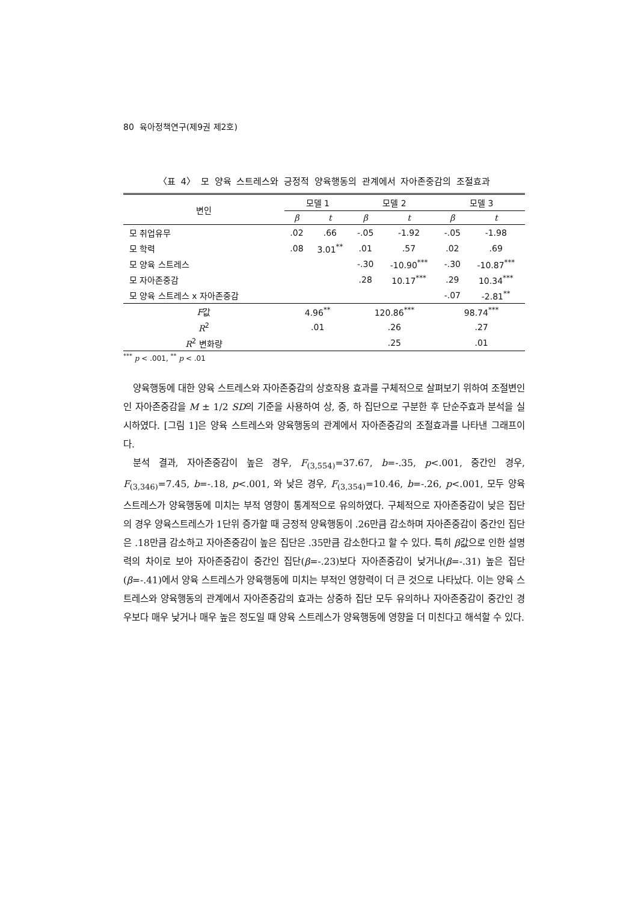80 육아정책연구(제9권 제2호)
〈표 4〉 모 양육 스트레스와 긍정적 양육행동의 관계에서 자아존중감의 조절효과
| 변인 | 모델 1 | | 모델 2 | | 모델 3 | |
| --- | --- | --- | --- | --- | --- | --- |
| | β | t | β | t | β | t |
| 모 취업유무 | .02 | .66 | -.05 | -1.92 | -.05 | -1.98 |
| 모 학력 | .08 | 3.01<sup>**</sup> | .01 | .57 | .02 | .69 |
| 모 양육 스트레스 | | | -.30 | -10.90<sup>***</sup> | -.30 | -10.87<sup>***</sup> |
| 모 자아존중감 | | | .28 | 10.17<sup>***</sup> | .29 | 10.34<sup>***</sup> |
| 모 양육 스트레스 x 자아존중감 | | | | | -.07 | -2.81<sup>**</sup> |
| F 값 | 4.96<sup>**</sup> | | 120.86<sup>***</sup> | | 98.74<sup>***</sup> | |
| R<sup>2</sup> | .01 | | .26 | | .27 | |
| R<sup>2</sup> 변화량 | | | .25 | | .01 | |
<sup>***</sup> p < .001, <sup>**</sup> p < .01
양육행동에 대한 양육 스트레스와 자아존중감의 상호작용 효과를 구체적으로 살펴보기 위하여 조절변인인 자아존중감을 M ± 1/2 SD의 기준을 사용하여 상, 중, 하 집단으로 구분한 후 단순주효과 분석을 실시하였다. [그림 1]은 양육 스트레스와 양육행동의 관계에서 자아존중감의 조절효과를 나타낸 그래프이다.
분석 결과, 자아존중감이 높은 경우, F<sub>(3,554)</sub>=37.67, b=-.35, p<.001, 중간인 경우, F<sub>(3,346)</sub>=7.45, b=-.18, p<.001, 와 낮은 경우, F<sub>(3,354)</sub>=10.46, b=-.26, p<.001, 모두 양육 스트레스가 양육행동에 미치는 부적 영향이 통계적으로 유의하였다. 구체적으로 자아존중감이 낮은 집단의 경우 양육스트레스가 1단위 증가할 때 긍정적 양육행동이 .26만큼 감소하며 자아존중감이 중간인 집단은 .18만큼 감소하고 자아존중감이 높은 집단은 .35만큼 감소한다고 할 수 있다. 특히 β값으로 인한 설명력의 차이로 보아 자아존중감이 중간인 집단(β=-.23)보다 자아존중감이 낮거나(β=-.31) 높은 집단(β=-.41)에서 양육 스트레스가 양육행동에 미치는 부적인 영향력이 더 큰 것으로 나타났다. 이는 양육 스트레스와 양육행동의 관계에서 자아존중감의 효과는 상중하 집단 모두 유의하나 자아존중감이 중간인 경우보다 매우 낮거나 매우 높은 정도일 때 양육 스트레스가 양육행동에 영향을 더 미친다고 해석할 수 있다.